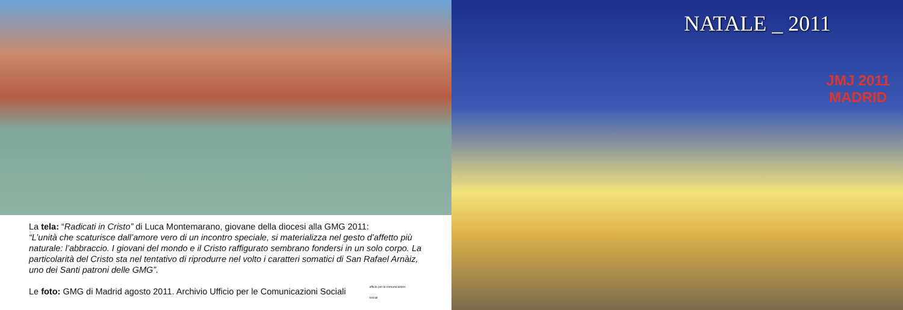La tela: “Radicati in Cristo” di Luca Montemarano, giovane della diocesi alla GMG 2011:
“L’unità che scaturisce dall’amore vero di un incontro speciale, si materializza nel gesto d’affetto più naturale: l’abbraccio. I giovani del mondo e il Cristo raffigurato sembrano fondersi in un solo corpo. La particolarità del Cristo sta nel tentativo di riprodurre nel volto i caratteri somatici di San Rafael Arnàiz, uno dei Santi patroni delle GMG”.
Le foto: GMG di Madrid agosto 2011. Archivio Ufficio per le Comunicazioni Sociali ufficio per le comunicazioni sociali
NATALE _ 2011
JMJ 2011
MADRID